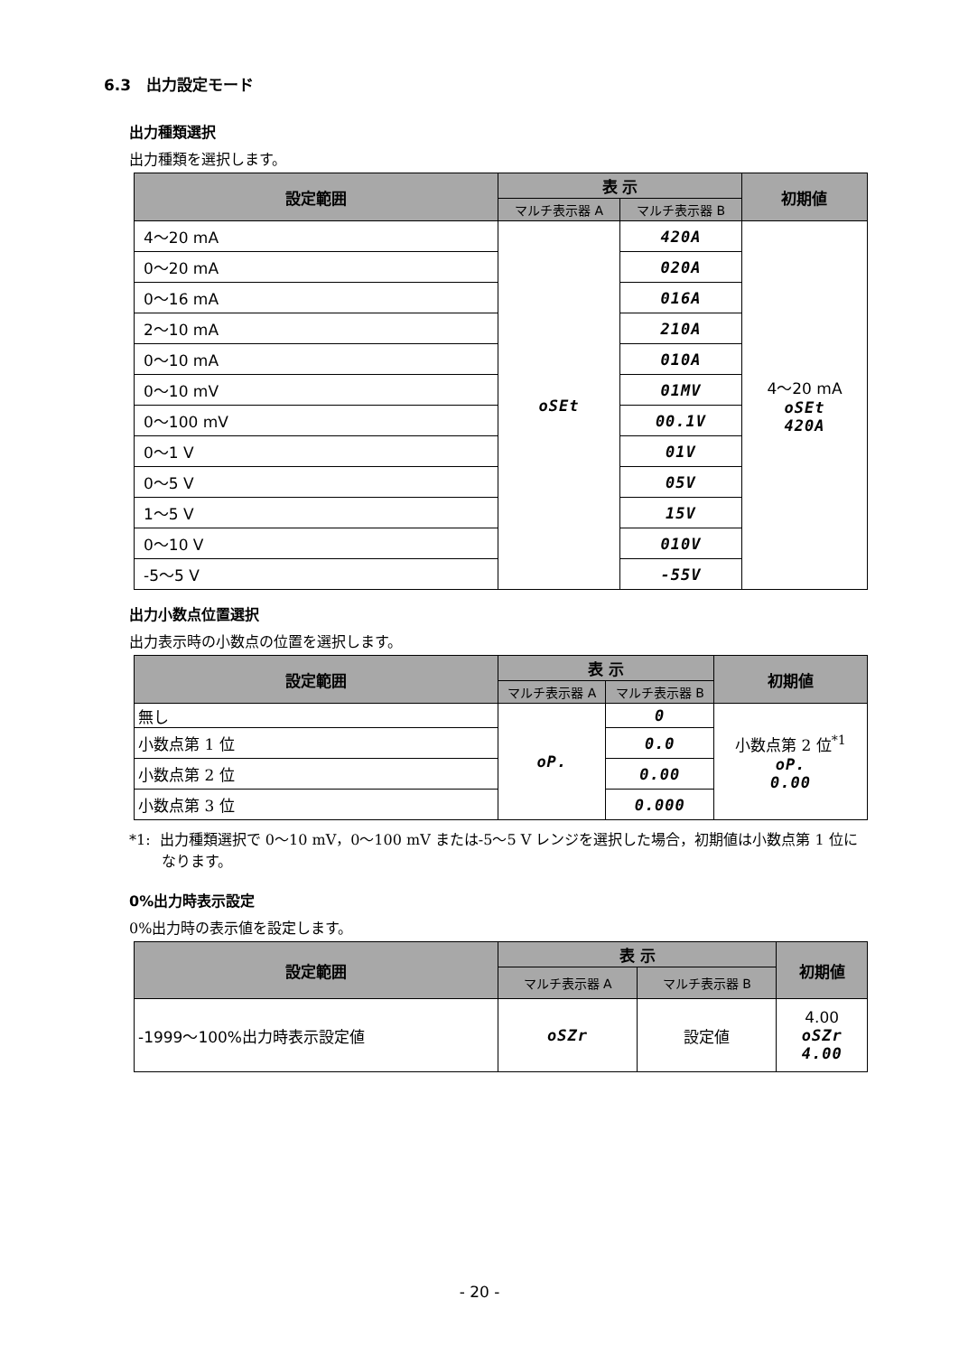6.3　出力設定モード
出力種類選択
出力種類を選択します。
| 設定範囲 | 表 示 | | 初期値 |
| --- | --- | --- | --- |
| | マルチ表示器 A | マルチ表示器 B | |
| 4～20 mA | oSEt | 420A | 4～20 mA oSEt 420A |
| 0～20 mA | | 020A | |
| 0～16 mA | | 016A | |
| 2～10 mA | | 210A | |
| 0～10 mA | | 010A | |
| 0～10 mV | | 01MV | |
| 0～100 mV | | 00.1V | |
| 0～1 V | | 01V | |
| 0～5 V | | 05V | |
| 1～5 V | | 15V | |
| 0～10 V | | 010V | |
| -5～5 V | | -55V | |
出力小数点位置選択
出力表示時の小数点の位置を選択します。
| 設定範囲 | 表 示 | | 初期値 |
| --- | --- | --- | --- |
| | マルチ表示器 A | マルチ表示器 B | |
| 無し | oP. | 0 | 小数点第 2 位<sup>*1</sup> oP. 0.00 |
| 小数点第 1 位 | | 0.0 | |
| 小数点第 2 位 | | 0.00 | |
| 小数点第 3 位 | | 0.000 | |
*1: 出力種類選択で 0～10 mV，0～100 mV または-5～5 V レンジを選択した場合，初期値は小数点第 1 位になります。
0%出力時表示設定
0%出力時の表示値を設定します。
| 設定範囲 | 表 示 | | 初期値 |
| --- | --- | --- | --- |
| | マルチ表示器 A | マルチ表示器 B | |
| -1999～100%出力時表示設定値 | oSZr | 設定値 | 4.00 oSZr 4.00 |
- 20 -